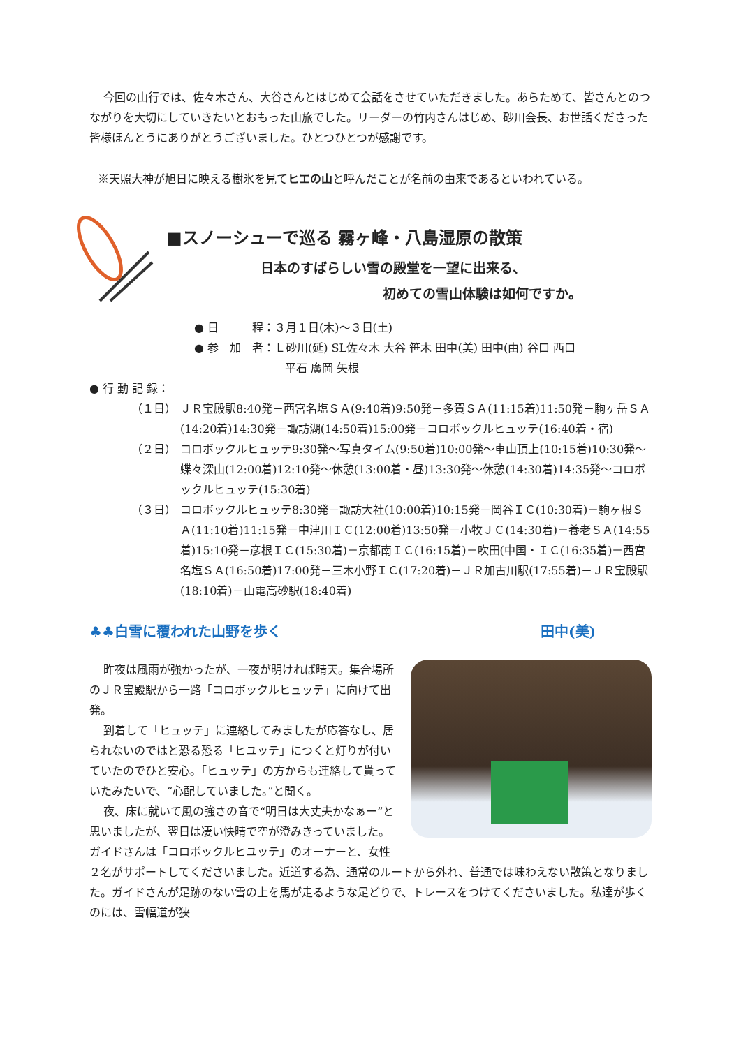今回の山行では、佐々木さん、大谷さんとはじめて会話をさせていただきました。あらためて、皆さんとのつながりを大切にしていきたいとおもった山旅でした。リーダーの竹内さんはじめ、砂川会長、お世話くださった皆様ほんとうにありがとうございました。ひとつひとつが感謝です。
※天照大神が旭日に映える樹氷を見てヒエの山と呼んだことが名前の由来であるといわれている。
■スノーシューで巡る 霧ヶ峰・八島湿原の散策
日本のすばらしい雪の殿堂を一望に出来る、
初めての雪山体験は如何ですか。
● 日　　　程：３月１日(木)～３日(土)
● 参　加　者：Ｌ砂川(延) SL佐々木 大谷 笹木 田中(美) 田中(由) 谷口 西口
平石 廣岡 矢根
● 行 動 記 録：
（１日） ＪＲ宝殿駅8:40発－西宮名塩ＳＡ(9:40着)9:50発－多賀ＳＡ(11:15着)11:50発－駒ヶ岳ＳＡ(14:20着)14:30発－諏訪湖(14:50着)15:00発－コロボックルヒュッテ(16:40着・宿)
（２日） コロボックルヒュッテ9:30発～写真タイム(9:50着)10:00発～車山頂上(10:15着)10:30発～蝶々深山(12:00着)12:10発～休憩(13:00着・昼)13:30発～休憩(14:30着)14:35発～コロボックルヒュッテ(15:30着)
（３日） コロボックルヒュッテ8:30発－諏訪大社(10:00着)10:15発－岡谷ＩＣ(10:30着)－駒ヶ根ＳＡ(11:10着)11:15発－中津川ＩＣ(12:00着)13:50発－小牧ＪＣ(14:30着)－養老ＳＡ(14:55着)15:10発－彦根ＩＣ(15:30着)－京都南ＩＣ(16:15着)－吹田(中国・ＩＣ(16:35着)－西宮名塩ＳＡ(16:50着)17:00発－三木小野ＩＣ(17:20着)－ＪＲ加古川駅(17:55着)－ＪＲ宝殿駅(18:10着)－山電高砂駅(18:40着)
♣♣白雪に覆われた山野を歩く 田中(美)
昨夜は風雨が強かったが、一夜が明ければ晴天。集合場所のＪＲ宝殿駅から一路「コロボックルヒュッテ」に向けて出発。
到着して「ヒュッテ」に連絡してみましたが応答なし、居られないのではと恐る恐る「ヒユッテ」につくと灯りが付いていたのでひと安心。「ヒュッテ」の方からも連絡して貰っていたみたいで、“心配していました。”と聞く。
夜、床に就いて風の強さの音で“明日は大丈夫かなぁー”と思いましたが、翌日は凄い快晴で空が澄みきっていました。ガイドさんは「コロボックルヒユッテ」のオーナーと、女性２名がサポートしてくださいました。近道する為、通常のルートから外れ、普通では味わえない散策となりました。ガイドさんが足跡のない雪の上を馬が走るような足どりで、トレースをつけてくださいました。私達が歩くのには、雪幅道が狭